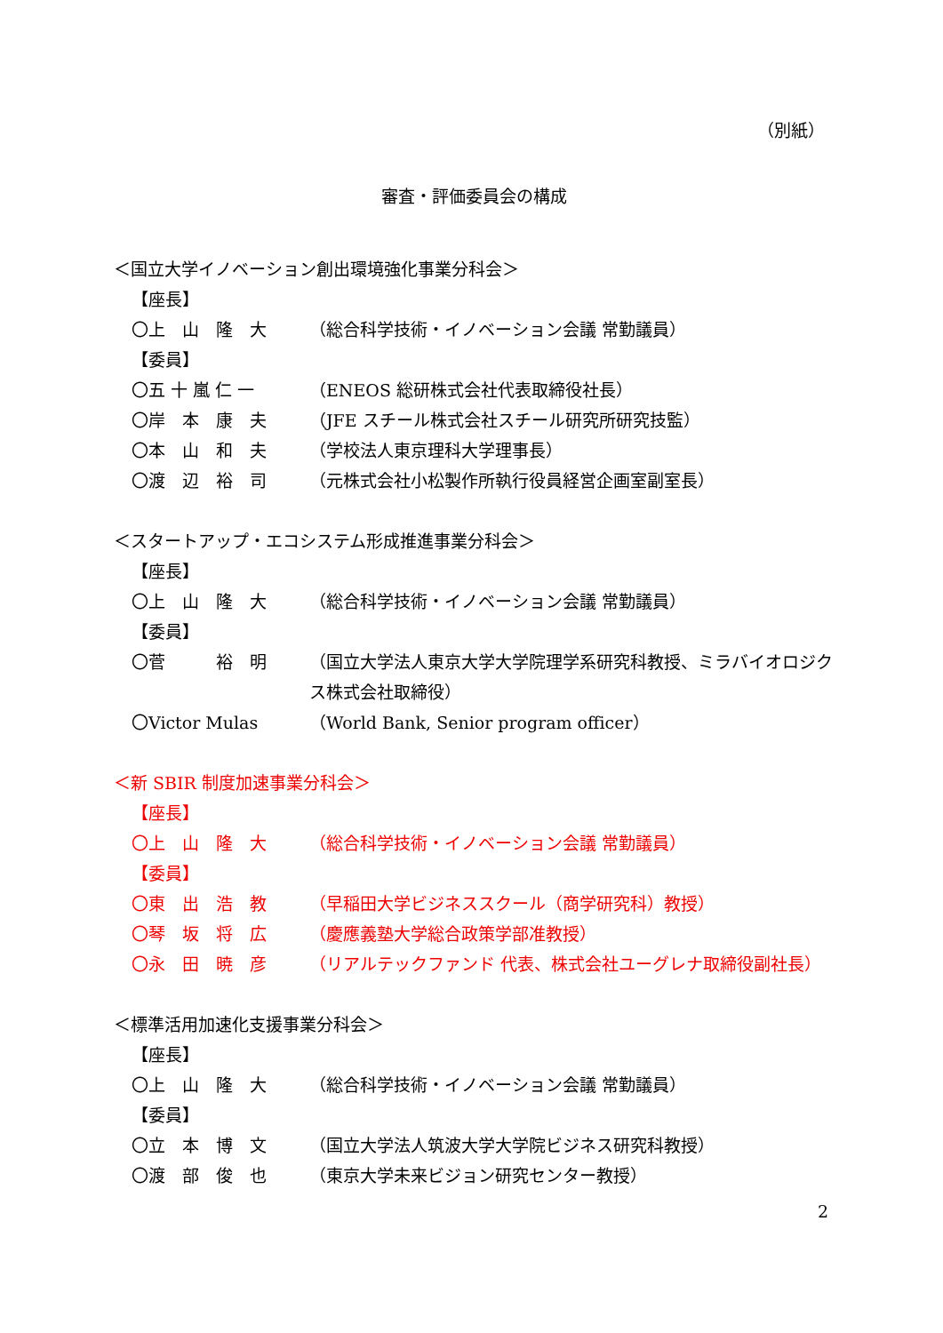（別紙）
審査・評価委員会の構成
＜国立大学イノベーション創出環境強化事業分科会＞
【座長】
〇上　山　隆　大 （総合科学技術・イノベーション会議 常勤議員）
【委員】
〇五 十 嵐 仁 一 （ENEOS 総研株式会社代表取締役社長）
〇岸　本　康　夫 （JFE スチール株式会社スチール研究所研究技監）
〇本　山　和　夫 （学校法人東京理科大学理事長）
〇渡　辺　裕　司 （元株式会社小松製作所執行役員経営企画室副室長）
＜スタートアップ・エコシステム形成推進事業分科会＞
【座長】
〇上　山　隆　大 （総合科学技術・イノベーション会議 常勤議員）
【委員】
〇菅　　　裕　明 （国立大学法人東京大学大学院理学系研究科教授、ミラバイオロジクス株式会社取締役）
〇Victor Mulas （World Bank, Senior program officer）
＜新 SBIR 制度加速事業分科会＞
【座長】
〇上　山　隆　大 （総合科学技術・イノベーション会議 常勤議員）
【委員】
〇東　出　浩　教 （早稲田大学ビジネススクール（商学研究科）教授）
〇琴　坂　将　広 （慶應義塾大学総合政策学部准教授）
〇永　田　暁　彦 （リアルテックファンド 代表、株式会社ユーグレナ取締役副社長）
＜標準活用加速化支援事業分科会＞
【座長】
〇上　山　隆　大 （総合科学技術・イノベーション会議 常勤議員）
【委員】
〇立　本　博　文 （国立大学法人筑波大学大学院ビジネス研究科教授）
〇渡　部　俊　也 （東京大学未来ビジョン研究センター教授）
2